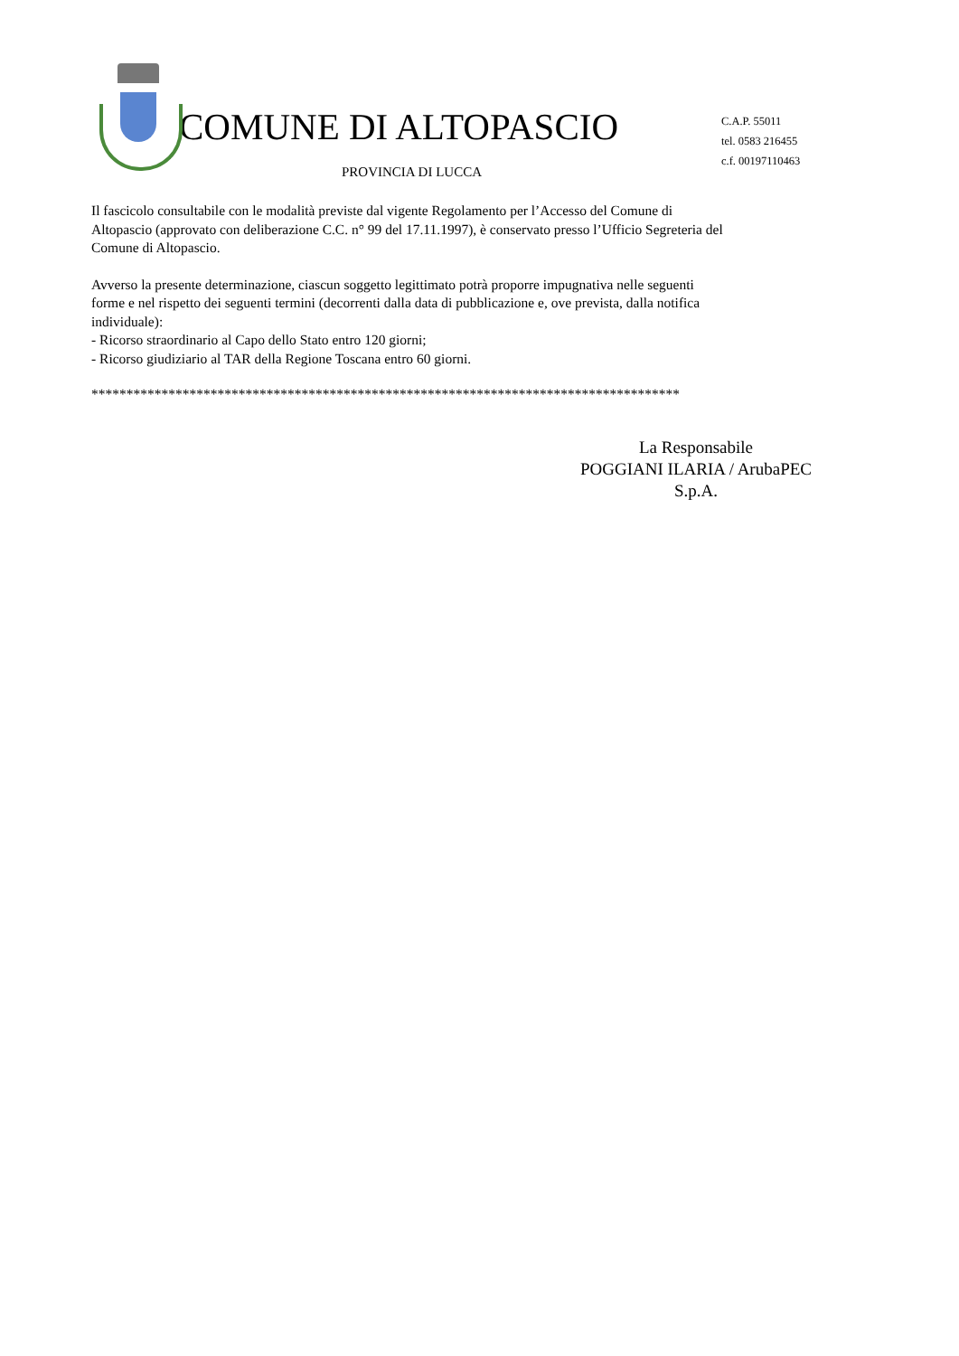COMUNE DI ALTOPASCIO
PROVINCIA DI LUCCA
C.A.P. 55011
tel. 0583 216455
c.f. 00197110463
Il fascicolo consultabile con le modalità previste dal vigente Regolamento per l’Accesso del Comune di Altopascio (approvato con deliberazione C.C. n° 99 del 17.11.1997), è conservato presso l’Ufficio Segreteria del Comune di Altopascio.
Avverso la presente determinazione, ciascun soggetto legittimato potrà proporre impugnativa nelle seguenti forme e nel rispetto dei seguenti termini (decorrenti dalla data di pubblicazione e, ove prevista, dalla notifica individuale):
- Ricorso straordinario al Capo dello Stato entro 120 giorni;
- Ricorso giudiziario al TAR della Regione Toscana entro 60 giorni.
************************************************************************************
La Responsabile
POGGIANI ILARIA / ArubaPEC
S.p.A.